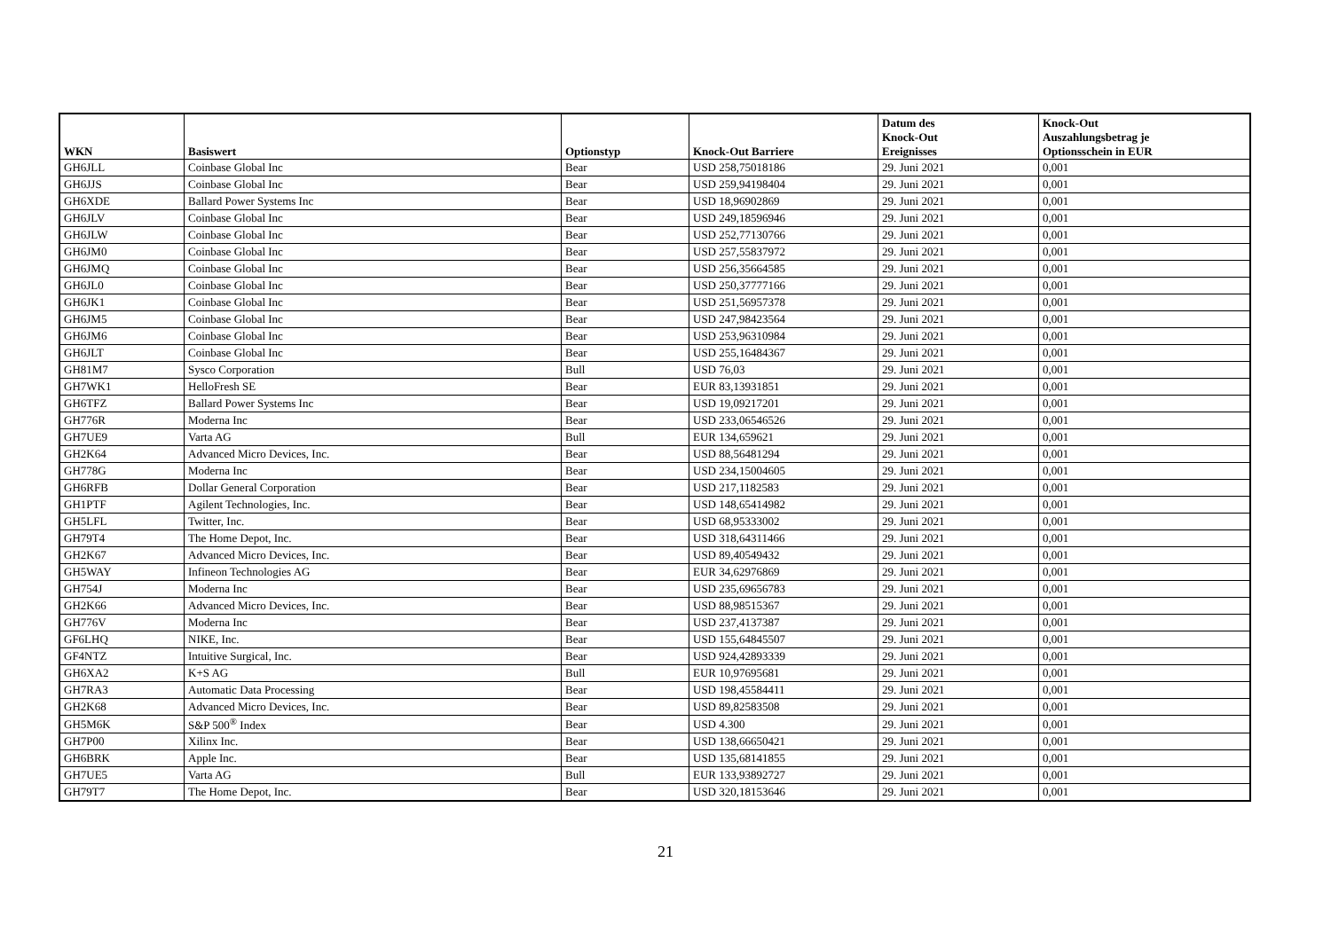| WKN | Basiswert | Optionstyp | Knock-Out Barriere | Datum des Knock-Out Ereignisses | Knock-Out Auszahlungsbetrag je Optionsschein in EUR |
| --- | --- | --- | --- | --- | --- |
| GH6JLL | Coinbase Global Inc | Bear | USD 258,75018186 | 29. Juni 2021 | 0,001 |
| GH6JJS | Coinbase Global Inc | Bear | USD 259,94198404 | 29. Juni 2021 | 0,001 |
| GH6XDE | Ballard Power Systems Inc | Bear | USD 18,96902869 | 29. Juni 2021 | 0,001 |
| GH6JLV | Coinbase Global Inc | Bear | USD 249,18596946 | 29. Juni 2021 | 0,001 |
| GH6JLW | Coinbase Global Inc | Bear | USD 252,77130766 | 29. Juni 2021 | 0,001 |
| GH6JM0 | Coinbase Global Inc | Bear | USD 257,55837972 | 29. Juni 2021 | 0,001 |
| GH6JMQ | Coinbase Global Inc | Bear | USD 256,35664585 | 29. Juni 2021 | 0,001 |
| GH6JL0 | Coinbase Global Inc | Bear | USD 250,37777166 | 29. Juni 2021 | 0,001 |
| GH6JK1 | Coinbase Global Inc | Bear | USD 251,56957378 | 29. Juni 2021 | 0,001 |
| GH6JM5 | Coinbase Global Inc | Bear | USD 247,98423564 | 29. Juni 2021 | 0,001 |
| GH6JM6 | Coinbase Global Inc | Bear | USD 253,96310984 | 29. Juni 2021 | 0,001 |
| GH6JLT | Coinbase Global Inc | Bear | USD 255,16484367 | 29. Juni 2021 | 0,001 |
| GH81M7 | Sysco Corporation | Bull | USD 76,03 | 29. Juni 2021 | 0,001 |
| GH7WK1 | HelloFresh SE | Bear | EUR 83,13931851 | 29. Juni 2021 | 0,001 |
| GH6TFZ | Ballard Power Systems Inc | Bear | USD 19,09217201 | 29. Juni 2021 | 0,001 |
| GH776R | Moderna Inc | Bear | USD 233,06546526 | 29. Juni 2021 | 0,001 |
| GH7UE9 | Varta AG | Bull | EUR 134,659621 | 29. Juni 2021 | 0,001 |
| GH2K64 | Advanced Micro Devices, Inc. | Bear | USD 88,56481294 | 29. Juni 2021 | 0,001 |
| GH778G | Moderna Inc | Bear | USD 234,15004605 | 29. Juni 2021 | 0,001 |
| GH6RFB | Dollar General Corporation | Bear | USD 217,1182583 | 29. Juni 2021 | 0,001 |
| GH1PTF | Agilent Technologies, Inc. | Bear | USD 148,65414982 | 29. Juni 2021 | 0,001 |
| GH5LFL | Twitter, Inc. | Bear | USD 68,95333002 | 29. Juni 2021 | 0,001 |
| GH79T4 | The Home Depot, Inc. | Bear | USD 318,64311466 | 29. Juni 2021 | 0,001 |
| GH2K67 | Advanced Micro Devices, Inc. | Bear | USD 89,40549432 | 29. Juni 2021 | 0,001 |
| GH5WAY | Infineon Technologies AG | Bear | EUR 34,62976869 | 29. Juni 2021 | 0,001 |
| GH754J | Moderna Inc | Bear | USD 235,69656783 | 29. Juni 2021 | 0,001 |
| GH2K66 | Advanced Micro Devices, Inc. | Bear | USD 88,98515367 | 29. Juni 2021 | 0,001 |
| GH776V | Moderna Inc | Bear | USD 237,4137387 | 29. Juni 2021 | 0,001 |
| GF6LHQ | NIKE, Inc. | Bear | USD 155,64845507 | 29. Juni 2021 | 0,001 |
| GF4NTZ | Intuitive Surgical, Inc. | Bear | USD 924,42893339 | 29. Juni 2021 | 0,001 |
| GH6XA2 | K+S AG | Bull | EUR 10,97695681 | 29. Juni 2021 | 0,001 |
| GH7RA3 | Automatic Data Processing | Bear | USD 198,45584411 | 29. Juni 2021 | 0,001 |
| GH2K68 | Advanced Micro Devices, Inc. | Bear | USD 89,82583508 | 29. Juni 2021 | 0,001 |
| GH5M6K | S&P 500<sup>®</sup> Index | Bear | USD 4.300 | 29. Juni 2021 | 0,001 |
| GH7P00 | Xilinx Inc. | Bear | USD 138,66650421 | 29. Juni 2021 | 0,001 |
| GH6BRK | Apple Inc. | Bear | USD 135,68141855 | 29. Juni 2021 | 0,001 |
| GH7UE5 | Varta AG | Bull | EUR 133,93892727 | 29. Juni 2021 | 0,001 |
| GH79T7 | The Home Depot, Inc. | Bear | USD 320,18153646 | 29. Juni 2021 | 0,001 |
21